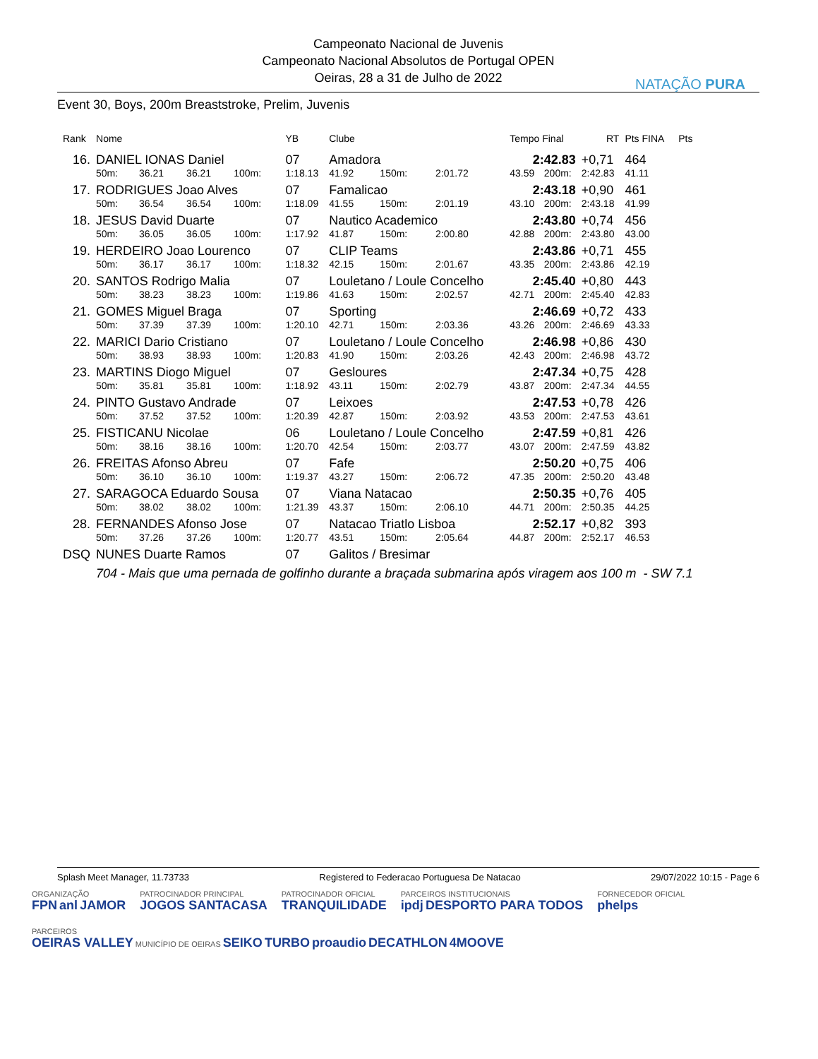Campeonato Nacional de Juvenis
Campeonato Nacional Absolutos de Portugal OPEN
Oeiras, 28 a 31 de Julho de 2022
NATAÇÃO PURA
Event 30, Boys, 200m Breaststroke, Prelim, Juvenis
| Rank | Nome | | | | YB | Clube | | | | Tempo Final | | RT | Pts FINA | Pts |
| --- | --- | --- | --- | --- | --- | --- | --- | --- | --- | --- | --- | --- | --- | --- |
| 16. | DANIEL IONAS Daniel | | | | 07 | Amadora | | | | 2:42.83 | | +0,71 | 464 | |
| | 50m: | 36.21 | 36.21 | 100m: | 1:18.13 | 41.92 | 150m: | 2:01.72 | | 43.59 | 200m: | 2:42.83 | 41.11 | |
| 17. | RODRIGUES Joao Alves | | | | 07 | Famalicao | | | | 2:43.18 | | +0,90 | 461 | |
| | 50m: | 36.54 | 36.54 | 100m: | 1:18.09 | 41.55 | 150m: | 2:01.19 | | 43.10 | 200m: | 2:43.18 | 41.99 | |
| 18. | JESUS David Duarte | | | | 07 | Nautico Academico | | | | 2:43.80 | | +0,74 | 456 | |
| | 50m: | 36.05 | 36.05 | 100m: | 1:17.92 | 41.87 | 150m: | 2:00.80 | | 42.88 | 200m: | 2:43.80 | 43.00 | |
| 19. | HERDEIRO Joao Lourenco | | | | 07 | CLIP Teams | | | | 2:43.86 | | +0,71 | 455 | |
| | 50m: | 36.17 | 36.17 | 100m: | 1:18.32 | 42.15 | 150m: | 2:01.67 | | 43.35 | 200m: | 2:43.86 | 42.19 | |
| 20. | SANTOS Rodrigo Malia | | | | 07 | Louletano / Loule Concelho | | | | 2:45.40 | | +0,80 | 443 | |
| | 50m: | 38.23 | 38.23 | 100m: | 1:19.86 | 41.63 | 150m: | 2:02.57 | | 42.71 | 200m: | 2:45.40 | 42.83 | |
| 21. | GOMES Miguel Braga | | | | 07 | Sporting | | | | 2:46.69 | | +0,72 | 433 | |
| | 50m: | 37.39 | 37.39 | 100m: | 1:20.10 | 42.71 | 150m: | 2:03.36 | | 43.26 | 200m: | 2:46.69 | 43.33 | |
| 22. | MARICI Dario Cristiano | | | | 07 | Louletano / Loule Concelho | | | | 2:46.98 | | +0,86 | 430 | |
| | 50m: | 38.93 | 38.93 | 100m: | 1:20.83 | 41.90 | 150m: | 2:03.26 | | 42.43 | 200m: | 2:46.98 | 43.72 | |
| 23. | MARTINS Diogo Miguel | | | | 07 | Gesloures | | | | 2:47.34 | | +0,75 | 428 | |
| | 50m: | 35.81 | 35.81 | 100m: | 1:18.92 | 43.11 | 150m: | 2:02.79 | | 43.87 | 200m: | 2:47.34 | 44.55 | |
| 24. | PINTO Gustavo Andrade | | | | 07 | Leixoes | | | | 2:47.53 | | +0,78 | 426 | |
| | 50m: | 37.52 | 37.52 | 100m: | 1:20.39 | 42.87 | 150m: | 2:03.92 | | 43.53 | 200m: | 2:47.53 | 43.61 | |
| 25. | FISTICANU Nicolae | | | | 06 | Louletano / Loule Concelho | | | | 2:47.59 | | +0,81 | 426 | |
| | 50m: | 38.16 | 38.16 | 100m: | 1:20.70 | 42.54 | 150m: | 2:03.77 | | 43.07 | 200m: | 2:47.59 | 43.82 | |
| 26. | FREITAS Afonso Abreu | | | | 07 | Fafe | | | | 2:50.20 | | +0,75 | 406 | |
| | 50m: | 36.10 | 36.10 | 100m: | 1:19.37 | 43.27 | 150m: | 2:06.72 | | 47.35 | 200m: | 2:50.20 | 43.48 | |
| 27. | SARAGOCA Eduardo Sousa | | | | 07 | Viana Natacao | | | | 2:50.35 | | +0,76 | 405 | |
| | 50m: | 38.02 | 38.02 | 100m: | 1:21.39 | 43.37 | 150m: | 2:06.10 | | 44.71 | 200m: | 2:50.35 | 44.25 | |
| 28. | FERNANDES Afonso Jose | | | | 07 | Natacao Triatlo Lisboa | | | | 2:52.17 | | +0,82 | 393 | |
| | 50m: | 37.26 | 37.26 | 100m: | 1:20.77 | 43.51 | 150m: | 2:05.64 | | 44.87 | 200m: | 2:52.17 | 46.53 | |
| DSQ | NUNES Duarte Ramos | | | | 07 | Galitos / Bresimar | | | | | | | | |
| | 704 - Mais que uma pernada de golfinho durante a braçada submarina após viragem aos 100 m - SW 7.1 | | | | | | | | | | | | | |
Splash Meet Manager, 11.73733 Registered to Federacao Portuguesa De Natacao 29/07/2022 10:15 - Page 6
ORGANIZAÇÃO
FPN anl JAMOR
PATROCINADOR PRINCIPAL
JOGOS SANTACASA
PATROCINADOR OFICIAL
TRANQUILIDADE
PARCEIROS INSTITUCIONAIS
ipdj DESPORTO PARA TODOS
FORNECEDOR OFICIAL
phelps
PARCEIROS
OEIRAS VALLEY MUNICÍPIO DE OEIRAS SEIKO TURBO proaudio DECATHLON 4MOOVE